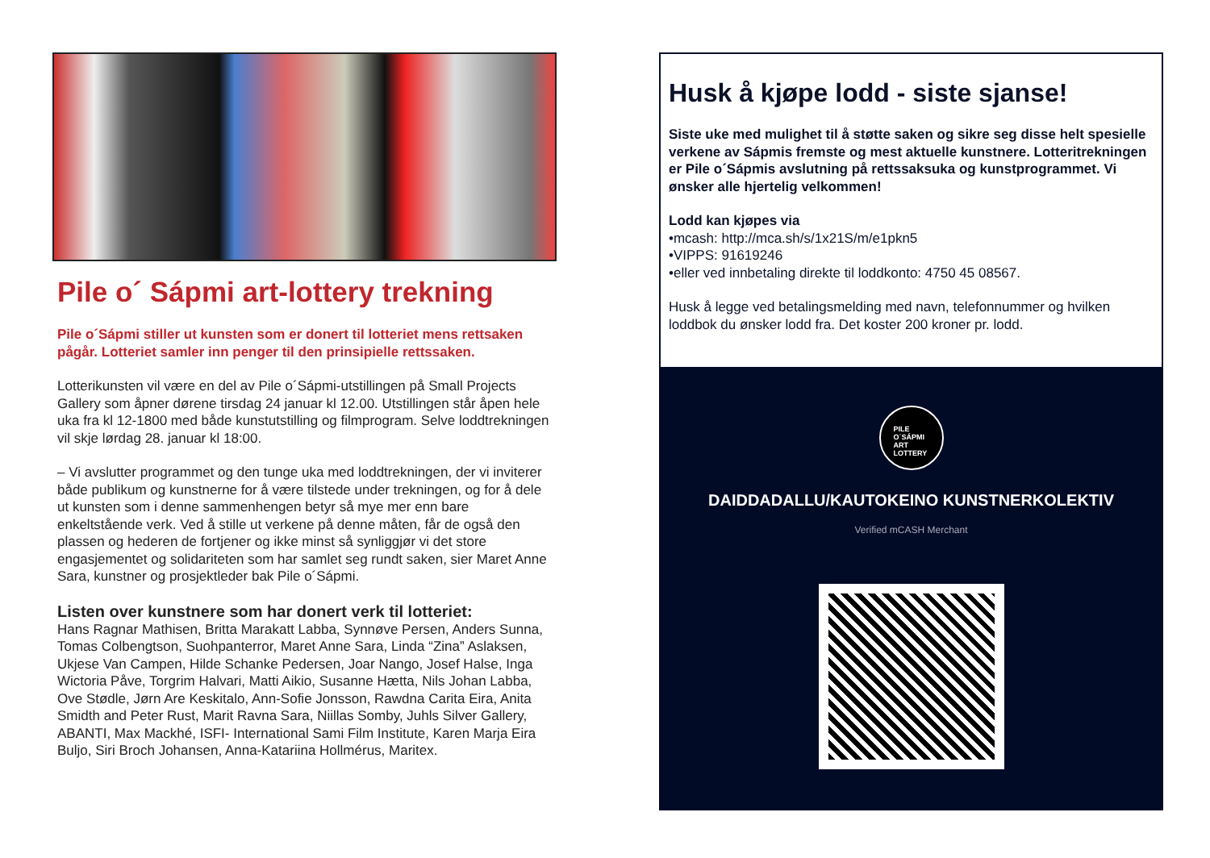Pile o´ Sápmi art-lottery trekning
Pile o´Sápmi stiller ut kunsten som er donert til lotteriet mens rettsaken pågår. Lotteriet samler inn penger til den prinsipielle rettssaken.
Lotterikunsten vil være en del av Pile o´Sápmi-utstillingen på Small Projects Gallery som åpner dørene tirsdag 24 januar kl 12.00. Utstillingen står åpen hele uka fra kl 12-1800 med både kunstutstilling og filmprogram. Selve loddtrekningen vil skje lørdag 28. januar kl 18:00.
– Vi avslutter programmet og den tunge uka med loddtrekningen, der vi inviterer både publikum og kunstnerne for å være tilstede under trekningen, og for å dele ut kunsten som i denne sammenhengen betyr så mye mer enn bare enkeltstående verk. Ved å stille ut verkene på denne måten, får de også den plassen og hederen de fortjener og ikke minst så synliggjør vi det store engasjementet og solidariteten som har samlet seg rundt saken, sier Maret Anne Sara, kunstner og prosjektleder bak Pile o´Sápmi.
Listen over kunstnere som har donert verk til lotteriet:
Hans Ragnar Mathisen, Britta Marakatt Labba, Synnøve Persen, Anders Sunna, Tomas Colbengtson, Suohpanterror, Maret Anne Sara, Linda “Zina” Aslaksen, Ukjese Van Campen, Hilde Schanke Pedersen, Joar Nango, Josef Halse, Inga Wictoria Påve, Torgrim Halvari, Matti Aikio, Susanne Hætta, Nils Johan Labba, Ove Stødle, Jørn Are Keskitalo, Ann-Sofie Jonsson, Rawdna Carita Eira, Anita Smidth and Peter Rust, Marit Ravna Sara, Niillas Somby, Juhls Silver Gallery, ABANTI, Max Mackhé, ISFI- International Sami Film Institute, Karen Marja Eira Buljo, Siri Broch Johansen, Anna-Katariina Hollmérus, Maritex.
Husk å kjøpe lodd - siste sjanse!
Siste uke med mulighet til å støtte saken og sikre seg disse helt spesielle verkene av Sápmis fremste og mest aktuelle kunstnere. Lotteritrekningen er Pile o´Sápmis avslutning på rettssaksuka og kunstprogrammet. Vi ønsker alle hjertelig velkommen!
Lodd kan kjøpes via
•mcash: http://mca.sh/s/1x21S/m/e1pkn5
•VIPPS: 91619246
•eller ved innbetaling direkte til loddkonto: 4750 45 08567.
Husk å legge ved betalingsmelding med navn, telefonnummer og hvilken loddbok du ønsker lodd fra. Det koster 200 kroner pr. lodd.
PILE
O´SÁPMI
ART
LOTTERY
DAIDDADALLU/KAUTOKEINO KUNSTNERKOLEKTIV
Verified mCASH Merchant